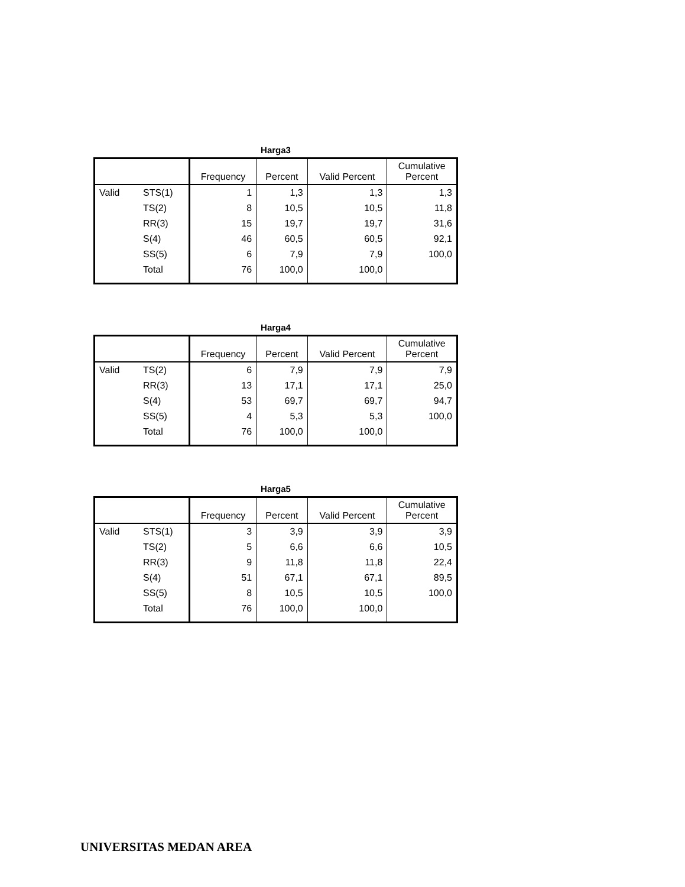Harga3
| | | Frequency | Percent | Valid Percent | Cumulative Percent |
| --- | --- | --- | --- | --- | --- |
| Valid | STS(1) | 1 | 1,3 | 1,3 | 1,3 |
| | TS(2) | 8 | 10,5 | 10,5 | 11,8 |
| | RR(3) | 15 | 19,7 | 19,7 | 31,6 |
| | S(4) | 46 | 60,5 | 60,5 | 92,1 |
| | SS(5) | 6 | 7,9 | 7,9 | 100,0 |
| | Total | 76 | 100,0 | 100,0 | |
Harga4
| | | Frequency | Percent | Valid Percent | Cumulative Percent |
| --- | --- | --- | --- | --- | --- |
| Valid | TS(2) | 6 | 7,9 | 7,9 | 7,9 |
| | RR(3) | 13 | 17,1 | 17,1 | 25,0 |
| | S(4) | 53 | 69,7 | 69,7 | 94,7 |
| | SS(5) | 4 | 5,3 | 5,3 | 100,0 |
| | Total | 76 | 100,0 | 100,0 | |
Harga5
| | | Frequency | Percent | Valid Percent | Cumulative Percent |
| --- | --- | --- | --- | --- | --- |
| Valid | STS(1) | 3 | 3,9 | 3,9 | 3,9 |
| | TS(2) | 5 | 6,6 | 6,6 | 10,5 |
| | RR(3) | 9 | 11,8 | 11,8 | 22,4 |
| | S(4) | 51 | 67,1 | 67,1 | 89,5 |
| | SS(5) | 8 | 10,5 | 10,5 | 100,0 |
| | Total | 76 | 100,0 | 100,0 | |
UNIVERSITAS MEDAN AREA